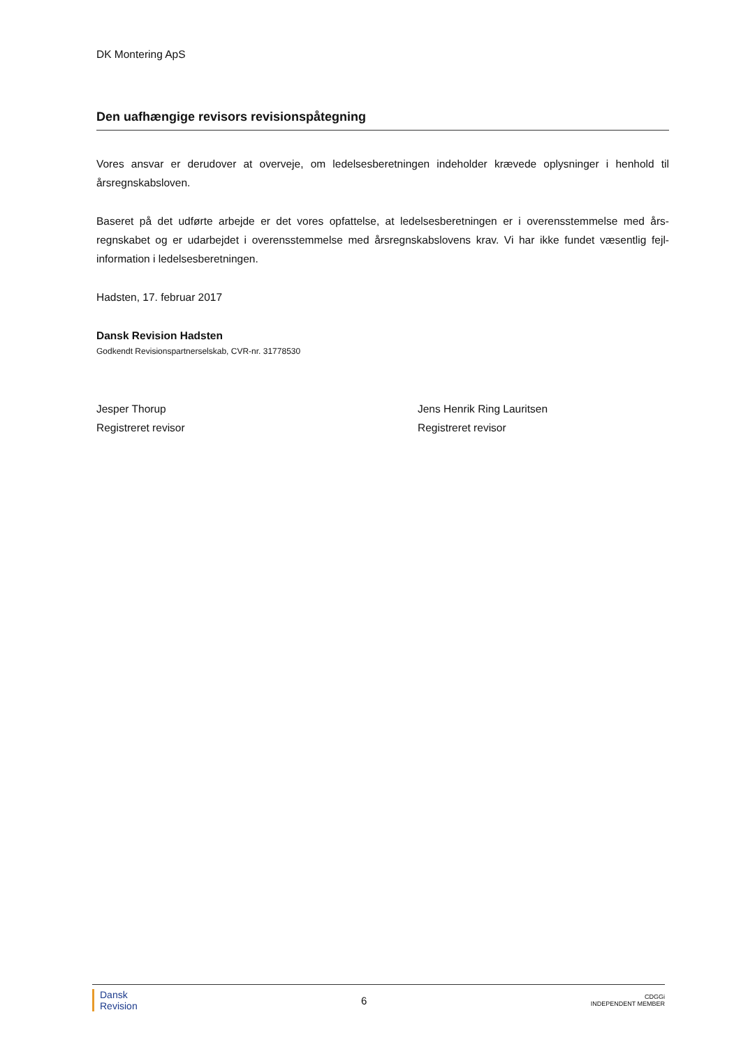DK Montering ApS
Den uafhængige revisors revisionspåtegning
Vores ansvar er derudover at overveje, om ledelsesberetningen indeholder krævede oplysninger i henhold til årsregnskabsloven.
Baseret på det udførte arbejde er det vores opfattelse, at ledelsesberetningen er i overensstemmelse med års-regnskabet og er udarbejdet i overensstemmelse med årsregnskabslovens krav. Vi har ikke fundet væsentlig fejl-information i ledelsesberetningen.
Hadsten, 17. februar 2017
Dansk Revision Hadsten
Godkendt Revisionspartnerselskab, CVR-nr. 31778530
Jesper Thorup
Registreret revisor
Jens Henrik Ring Lauritsen
Registreret revisor
Dansk
Revision
6
CDGGi
INDEPENDENT MEMBER